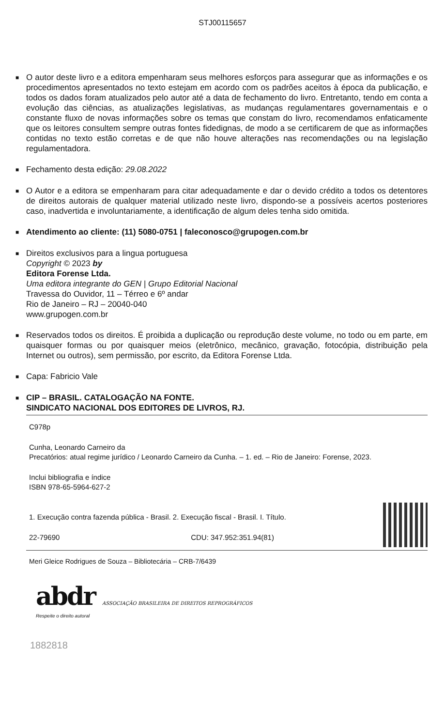STJ00115657
■
O autor deste livro e a editora empenharam seus melhores esforços para assegurar que as informações e os procedimentos apresentados no texto estejam em acordo com os padrões aceitos à época da publicação, e todos os dados foram atualizados pelo autor até a data de fechamento do livro. Entretanto, tendo em conta a evolução das ciências, as atualizações legislativas, as mudanças regulamentares governamentais e o constante fluxo de novas informações sobre os temas que constam do livro, recomendamos enfaticamente que os leitores consultem sempre outras fontes fidedignas, de modo a se certificarem de que as informações contidas no texto estão corretas e de que não houve alterações nas recomendações ou na legislação regulamentadora.
■
Fechamento desta edição: 29.08.2022
■
O Autor e a editora se empenharam para citar adequadamente e dar o devido crédito a todos os detentores de direitos autorais de qualquer material utilizado neste livro, dispondo-se a possíveis acertos posteriores caso, inadvertida e involuntariamente, a identificação de algum deles tenha sido omitida.
■
Atendimento ao cliente: (11) 5080-0751 | faleconosco@grupogen.com.br
■
Direitos exclusivos para a lingua portuguesa
Copyright © 2023 by
Editora Forense Ltda.
Uma editora integrante do GEN | Grupo Editorial Nacional
Travessa do Ouvidor, 11 – Térreo e 6º andar
Rio de Janeiro – RJ – 20040-040
www.grupogen.com.br
■
Reservados todos os direitos. É proibida a duplicação ou reprodução deste volume, no todo ou em parte, em quaisquer formas ou por quaisquer meios (eletrônico, mecânico, gravação, fotocópia, distribuição pela Internet ou outros), sem permissão, por escrito, da Editora Forense Ltda.
■
Capa: Fabricio Vale
■
CIP – BRASIL. CATALOGAÇÃO NA FONTE.
SINDICATO NACIONAL DOS EDITORES DE LIVROS, RJ.
C978p
Cunha, Leonardo Carneiro da
Precatórios: atual regime jurídico / Leonardo Carneiro da Cunha. – 1. ed. – Rio de Janeiro: Forense, 2023.
Inclui bibliografia e índice
ISBN 978-65-5964-627-2
1. Execução contra fazenda pública - Brasil. 2. Execução fiscal - Brasil. I. Título.
22-79690 CDU: 347.952:351.94(81)
Meri Gleice Rodrigues de Souza – Bibliotecária – CRB-7/6439
abdr ASSOCIAÇÃO BRASILEIRA DE DIREITOS REPROGRÁFICOS
Respeite o direito autoral
1882818